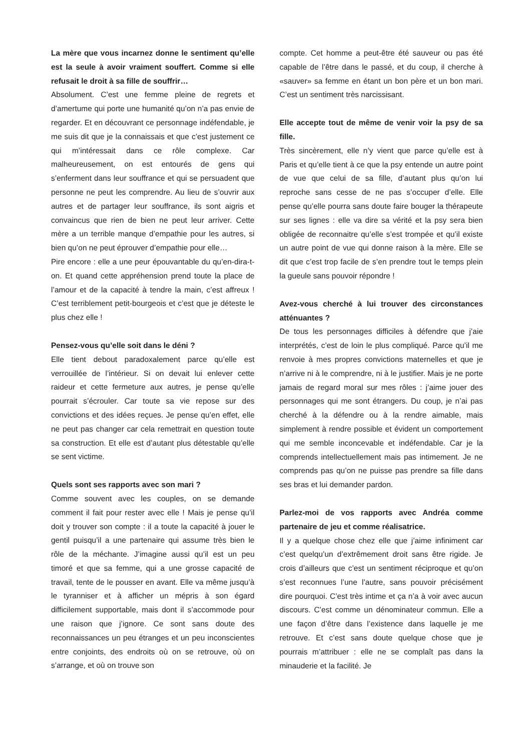La mère que vous incarnez donne le sentiment qu’elle est la seule à avoir vraiment souffert. Comme si elle refusait le droit à sa fille de souffrir…
Absolument. C’est une femme pleine de regrets et d’amertume qui porte une humanité qu’on n’a pas envie de regarder. Et en découvrant ce personnage indéfendable, je me suis dit que je la connaissais et que c’est justement ce qui m’intéressait dans ce rôle complexe. Car malheureusement, on est entourés de gens qui s’enferment dans leur souffrance et qui se persuadent que personne ne peut les comprendre. Au lieu de s’ouvrir aux autres et de partager leur souffrance, ils sont aigris et convaincus que rien de bien ne peut leur arriver. Cette mère a un terrible manque d’empathie pour les autres, si bien qu’on ne peut éprouver d’empathie pour elle…
Pire encore : elle a une peur épouvantable du qu’en-dira-t-on. Et quand cette appréhension prend toute la place de l’amour et de la capacité à tendre la main, c’est affreux ! C’est terriblement petit-bourgeois et c’est que je déteste le plus chez elle !
Pensez-vous qu’elle soit dans le déni ?
Elle tient debout paradoxalement parce qu’elle est verrouillée de l’intérieur. Si on devait lui enlever cette raideur et cette fermeture aux autres, je pense qu’elle pourrait s’écrouler. Car toute sa vie repose sur des convictions et des idées reçues. Je pense qu’en effet, elle ne peut pas changer car cela remettrait en question toute sa construction. Et elle est d’autant plus détestable qu’elle se sent victime.
Quels sont ses rapports avec son mari ?
Comme souvent avec les couples, on se demande comment il fait pour rester avec elle ! Mais je pense qu’il doit y trouver son compte : il a toute la capacité à jouer le gentil puisqu’il a une partenaire qui assume très bien le rôle de la méchante. J’imagine aussi qu’il est un peu timoré et que sa femme, qui a une grosse capacité de travail, tente de le pousser en avant. Elle va même jusqu’à le tyranniser et à afficher un mépris à son égard difficilement supportable, mais dont il s’accommode pour une raison que j’ignore. Ce sont sans doute des reconnaissances un peu étranges et un peu inconscientes entre conjoints, des endroits où on se retrouve, où on s’arrange, et où on trouve son
compte. Cet homme a peut-être été sauveur ou pas été capable de l’être dans le passé, et du coup, il cherche à «sauver» sa femme en étant un bon père et un bon mari. C’est un sentiment très narcissisant.
Elle accepte tout de même de venir voir la psy de sa fille.
Très sincèrement, elle n’y vient que parce qu’elle est à Paris et qu’elle tient à ce que la psy entende un autre point de vue que celui de sa fille, d’autant plus qu’on lui reproche sans cesse de ne pas s’occuper d’elle. Elle pense qu’elle pourra sans doute faire bouger la thérapeute sur ses lignes : elle va dire sa vérité et la psy sera bien obligée de reconnaitre qu’elle s’est trompée et qu’il existe un autre point de vue qui donne raison à la mère. Elle se dit que c’est trop facile de s’en prendre tout le temps plein la gueule sans pouvoir répondre !
Avez-vous cherché à lui trouver des circonstances atténuantes ?
De tous les personnages difficiles à défendre que j’aie interprétés, c’est de loin le plus compliqué. Parce qu’il me renvoie à mes propres convictions maternelles et que je n’arrive ni à le comprendre, ni à le justifier. Mais je ne porte jamais de regard moral sur mes rôles : j’aime jouer des personnages qui me sont étrangers. Du coup, je n’ai pas cherché à la défendre ou à la rendre aimable, mais simplement à rendre possible et évident un comportement qui me semble inconcevable et indéfendable. Car je la comprends intellectuellement mais pas intimement. Je ne comprends pas qu’on ne puisse pas prendre sa fille dans ses bras et lui demander pardon.
Parlez-moi de vos rapports avec Andréa comme partenaire de jeu et comme réalisatrice.
Il y a quelque chose chez elle que j’aime infiniment car c’est quelqu’un d’extrêmement droit sans être rigide. Je crois d’ailleurs que c’est un sentiment réciproque et qu’on s’est reconnues l’une l’autre, sans pouvoir précisément dire pourquoi. C’est très intime et ça n’a à voir avec aucun discours. C’est comme un dénominateur commun. Elle a une façon d’être dans l’existence dans laquelle je me retrouve. Et c’est sans doute quelque chose que je pourrais m’attribuer : elle ne se complaît pas dans la minauderie et la facilité. Je